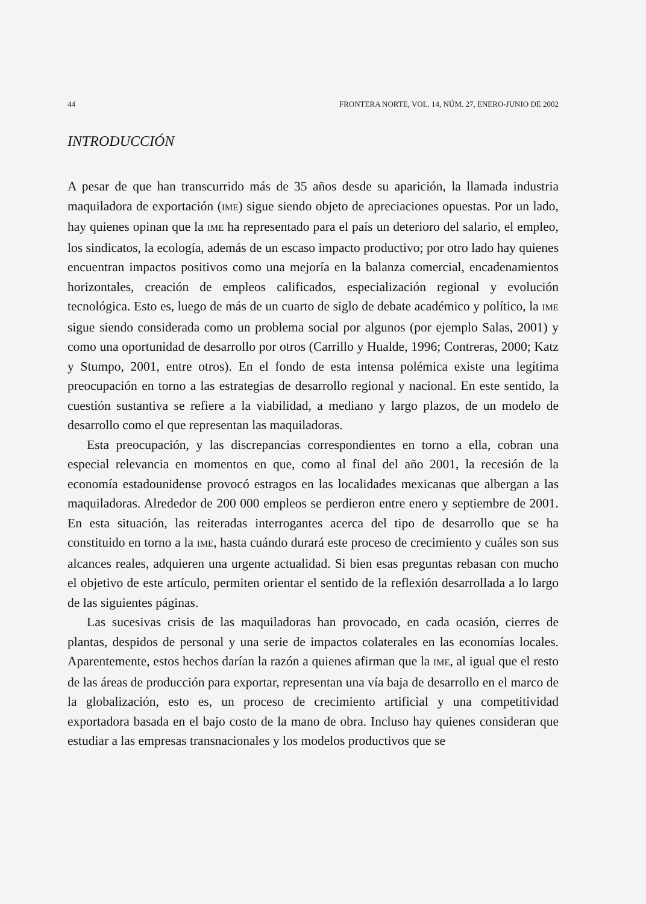44 FRONTERA NORTE, VOL. 14, NÚM. 27, ENERO-JUNIO DE 2002
INTRODUCCIÓN
A pesar de que han transcurrido más de 35 años desde su aparición, la llamada industria maquiladora de exportación (IME) sigue siendo objeto de apreciaciones opuestas. Por un lado, hay quienes opinan que la IME ha representado para el país un deterioro del salario, el empleo, los sindicatos, la ecología, además de un escaso impacto productivo; por otro lado hay quienes encuentran impactos positivos como una mejoría en la balanza comercial, encadenamientos horizontales, creación de empleos calificados, especialización regional y evolución tecnológica. Esto es, luego de más de un cuarto de siglo de debate académico y político, la IME sigue siendo considerada como un problema social por algunos (por ejemplo Salas, 2001) y como una oportunidad de desarrollo por otros (Carrillo y Hualde, 1996; Contreras, 2000; Katz y Stumpo, 2001, entre otros). En el fondo de esta intensa polémica existe una legítima preocupación en torno a las estrategias de desarrollo regional y nacional. En este sentido, la cuestión sustantiva se refiere a la viabilidad, a mediano y largo plazos, de un modelo de desarrollo como el que representan las maquiladoras.
Esta preocupación, y las discrepancias correspondientes en torno a ella, cobran una especial relevancia en momentos en que, como al final del año 2001, la recesión de la economía estadounidense provocó estragos en las localidades mexicanas que albergan a las maquiladoras. Alrededor de 200 000 empleos se perdieron entre enero y septiembre de 2001. En esta situación, las reiteradas interrogantes acerca del tipo de desarrollo que se ha constituido en torno a la IME, hasta cuándo durará este proceso de crecimiento y cuáles son sus alcances reales, adquieren una urgente actualidad. Si bien esas preguntas rebasan con mucho el objetivo de este artículo, permiten orientar el sentido de la reflexión desarrollada a lo largo de las siguientes páginas.
Las sucesivas crisis de las maquiladoras han provocado, en cada ocasión, cierres de plantas, despidos de personal y una serie de impactos colaterales en las economías locales. Aparentemente, estos hechos darían la razón a quienes afirman que la IME, al igual que el resto de las áreas de producción para exportar, representan una vía baja de desarrollo en el marco de la globalización, esto es, un proceso de crecimiento artificial y una competitividad exportadora basada en el bajo costo de la mano de obra. Incluso hay quienes consideran que estudiar a las empresas transnacionales y los modelos productivos que se